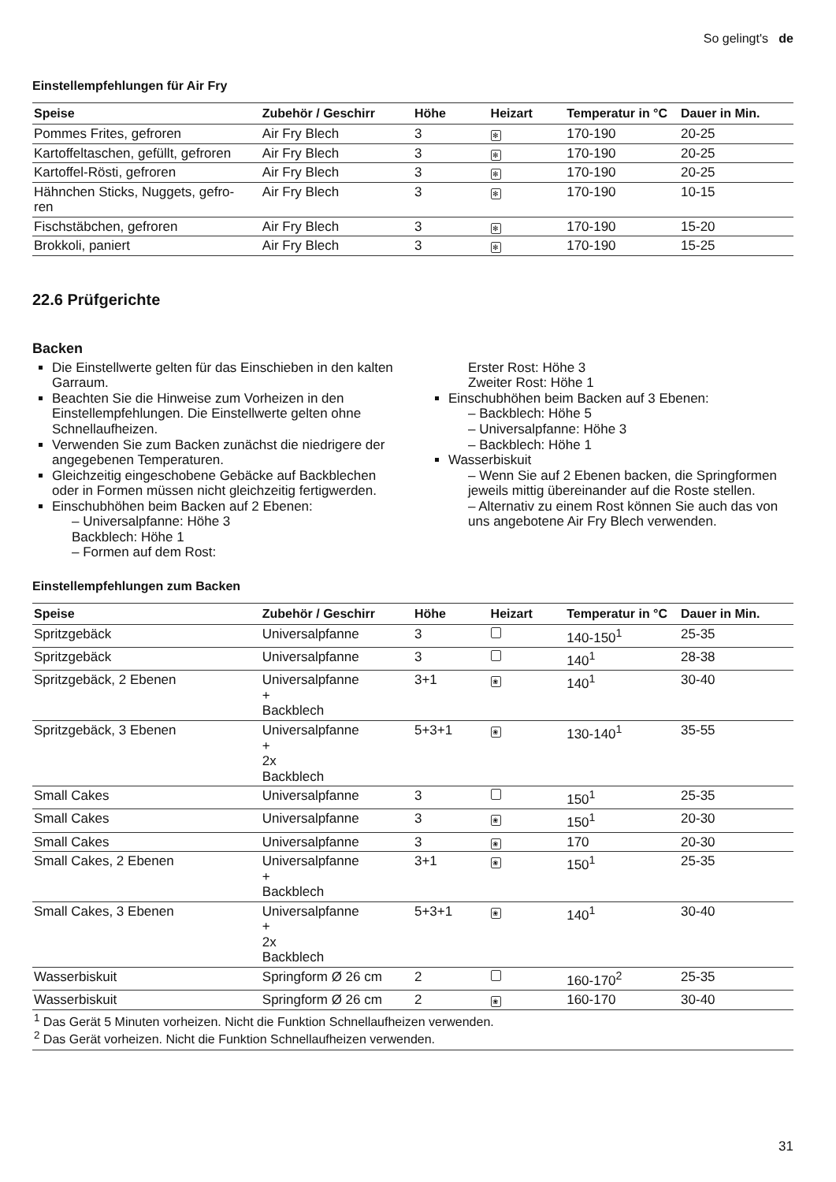So gelingt's de
Einstellempfehlungen für Air Fry
| Speise | Zubehör / Geschirr | Höhe | Heizart | Temperatur in °C | Dauer in Min. |
| --- | --- | --- | --- | --- | --- |
| Pommes Frites, gefroren | Air Fry Blech | 3 | ✻ | 170-190 | 20-25 |
| Kartoffeltaschen, gefüllt, gefroren | Air Fry Blech | 3 | ✻ | 170-190 | 20-25 |
| Kartoffel-Rösti, gefroren | Air Fry Blech | 3 | ✻ | 170-190 | 20-25 |
| Hähnchen Sticks, Nuggets, gefro- ren | Air Fry Blech | 3 | ✻ | 170-190 | 10-15 |
| Fischstäbchen, gefroren | Air Fry Blech | 3 | ✻ | 170-190 | 15-20 |
| Brokkoli, paniert | Air Fry Blech | 3 | ✻ | 170-190 | 15-25 |
22.6 Prüfgerichte
Backen
Die Einstellwerte gelten für das Einschieben in den kalten Garraum.
Beachten Sie die Hinweise zum Vorheizen in den Einstellempfehlungen. Die Einstellwerte gelten ohne Schnellaufheizen.
Verwenden Sie zum Backen zunächst die niedrigere der angegebenen Temperaturen.
Gleichzeitig eingeschobene Gebäcke auf Backblechen oder in Formen müssen nicht gleichzeitig fertigwerden.
Einschubhöhen beim Backen auf 2 Ebenen:
– Universalpfanne: Höhe 3
Backblech: Höhe 1
– Formen auf dem Rost:
Erster Rost: Höhe 3
Zweiter Rost: Höhe 1
Einschubhöhen beim Backen auf 3 Ebenen:
– Backblech: Höhe 5
– Universalpfanne: Höhe 3
– Backblech: Höhe 1
Wasserbiskuit
– Wenn Sie auf 2 Ebenen backen, die Springformen jeweils mittig übereinander auf die Roste stellen.
– Alternativ zu einem Rost können Sie auch das von uns angebotene Air Fry Blech verwenden.
Einstellempfehlungen zum Backen
| Speise | Zubehör / Geschirr | Höhe | Heizart | Temperatur in °C | Dauer in Min. |
| --- | --- | --- | --- | --- | --- |
| Spritzgebäck | Universalpfanne | 3 | | 140-150<sup>1</sup> | 25-35 |
| Spritzgebäck | Universalpfanne | 3 | | 140<sup>1</sup> | 28-38 |
| Spritzgebäck, 2 Ebenen | Universalpfanne + Backblech | 3+1 | ❀ | 140<sup>1</sup> | 30-40 |
| Spritzgebäck, 3 Ebenen | Universalpfanne + 2x Backblech | 5+3+1 | ❀ | 130-140<sup>1</sup> | 35-55 |
| Small Cakes | Universalpfanne | 3 | | 150<sup>1</sup> | 25-35 |
| Small Cakes | Universalpfanne | 3 | ❀ | 150<sup>1</sup> | 20-30 |
| Small Cakes | Universalpfanne | 3 | ❀ | 170 | 20-30 |
| Small Cakes, 2 Ebenen | Universalpfanne + Backblech | 3+1 | ❀ | 150<sup>1</sup> | 25-35 |
| Small Cakes, 3 Ebenen | Universalpfanne + 2x Backblech | 5+3+1 | ❀ | 140<sup>1</sup> | 30-40 |
| Wasserbiskuit | Springform Ø 26 cm | 2 | | 160-170<sup>2</sup> | 25-35 |
| Wasserbiskuit | Springform Ø 26 cm | 2 | ❀ | 160-170 | 30-40 |
<sup>1</sup> Das Gerät 5 Minuten vorheizen. Nicht die Funktion Schnellaufheizen verwenden.
<sup>2</sup> Das Gerät vorheizen. Nicht die Funktion Schnellaufheizen verwenden.
31